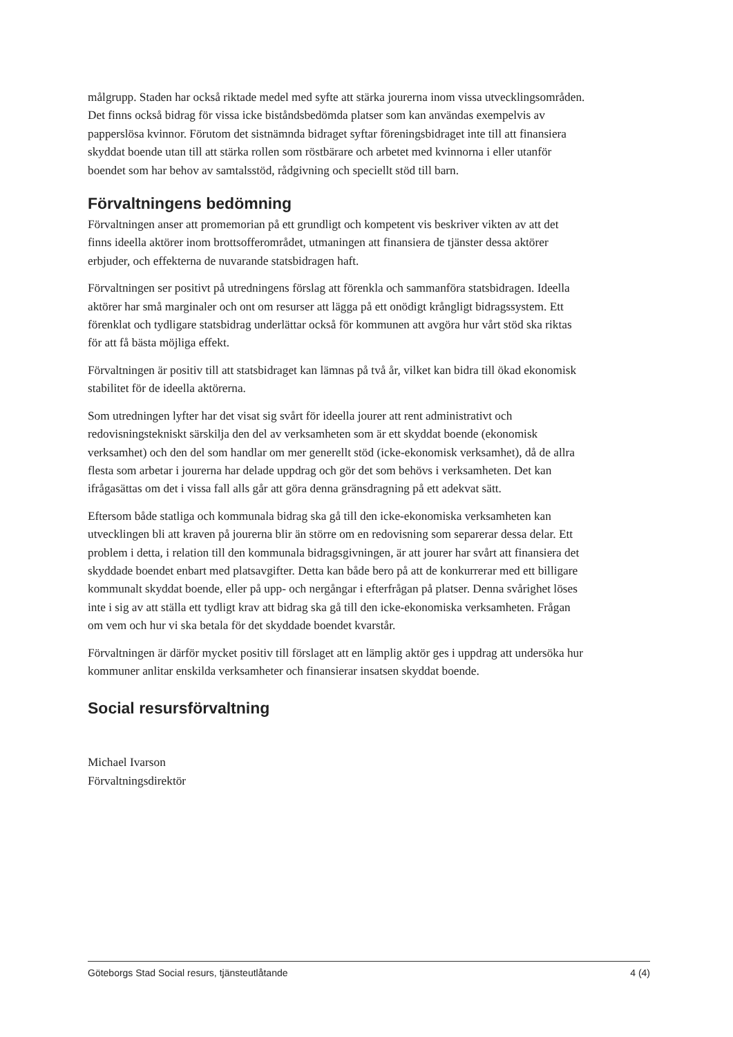målgrupp. Staden har också riktade medel med syfte att stärka jourerna inom vissa utvecklingsområden. Det finns också bidrag för vissa icke biståndsbedömda platser som kan användas exempelvis av papperslösa kvinnor. Förutom det sistnämnda bidraget syftar föreningsbidraget inte till att finansiera skyddat boende utan till att stärka rollen som röstbärare och arbetet med kvinnorna i eller utanför boendet som har behov av samtalsstöd, rådgivning och speciellt stöd till barn.
Förvaltningens bedömning
Förvaltningen anser att promemorian på ett grundligt och kompetent vis beskriver vikten av att det finns ideella aktörer inom brottsofferområdet, utmaningen att finansiera de tjänster dessa aktörer erbjuder, och effekterna de nuvarande statsbidragen haft.
Förvaltningen ser positivt på utredningens förslag att förenkla och sammanföra statsbidragen. Ideella aktörer har små marginaler och ont om resurser att lägga på ett onödigt krångligt bidragssystem. Ett förenklat och tydligare statsbidrag underlättar också för kommunen att avgöra hur vårt stöd ska riktas för att få bästa möjliga effekt.
Förvaltningen är positiv till att statsbidraget kan lämnas på två år, vilket kan bidra till ökad ekonomisk stabilitet för de ideella aktörerna.
Som utredningen lyfter har det visat sig svårt för ideella jourer att rent administrativt och redovisningstekniskt särskilja den del av verksamheten som är ett skyddat boende (ekonomisk verksamhet) och den del som handlar om mer generellt stöd (icke-ekonomisk verksamhet), då de allra flesta som arbetar i jourerna har delade uppdrag och gör det som behövs i verksamheten. Det kan ifrågasättas om det i vissa fall alls går att göra denna gränsdragning på ett adekvat sätt.
Eftersom både statliga och kommunala bidrag ska gå till den icke-ekonomiska verksamheten kan utvecklingen bli att kraven på jourerna blir än större om en redovisning som separerar dessa delar. Ett problem i detta, i relation till den kommunala bidragsgivningen, är att jourer har svårt att finansiera det skyddade boendet enbart med platsavgifter. Detta kan både bero på att de konkurrerar med ett billigare kommunalt skyddat boende, eller på upp- och nergångar i efterfrågan på platser. Denna svårighet löses inte i sig av att ställa ett tydligt krav att bidrag ska gå till den icke-ekonomiska verksamheten. Frågan om vem och hur vi ska betala för det skyddade boendet kvarstår.
Förvaltningen är därför mycket positiv till förslaget att en lämplig aktör ges i uppdrag att undersöka hur kommuner anlitar enskilda verksamheter och finansierar insatsen skyddat boende.
Social resursförvaltning
Michael Ivarson
Förvaltningsdirektör
Göteborgs Stad Social resurs, tjänsteutlåtande 4 (4)